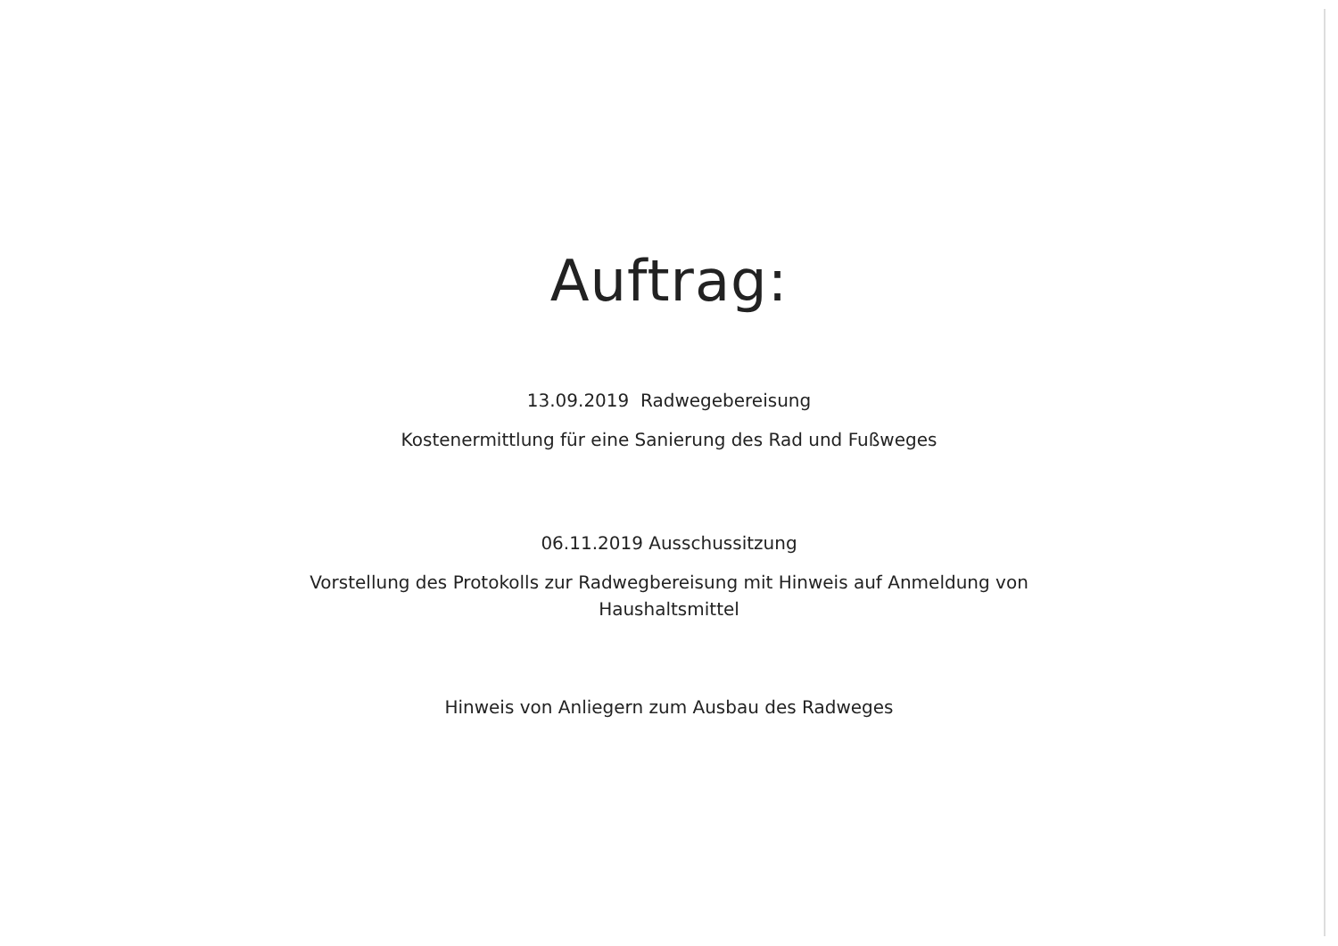Auftrag:
13.09.2019 Radwegebereisung
Kostenermittlung für eine Sanierung des Rad und Fußweges
06.11.2019 Ausschussitzung
Vorstellung des Protokolls zur Radwegbereisung mit Hinweis auf Anmeldung von
Haushaltsmittel
Hinweis von Anliegern zum Ausbau des Radweges